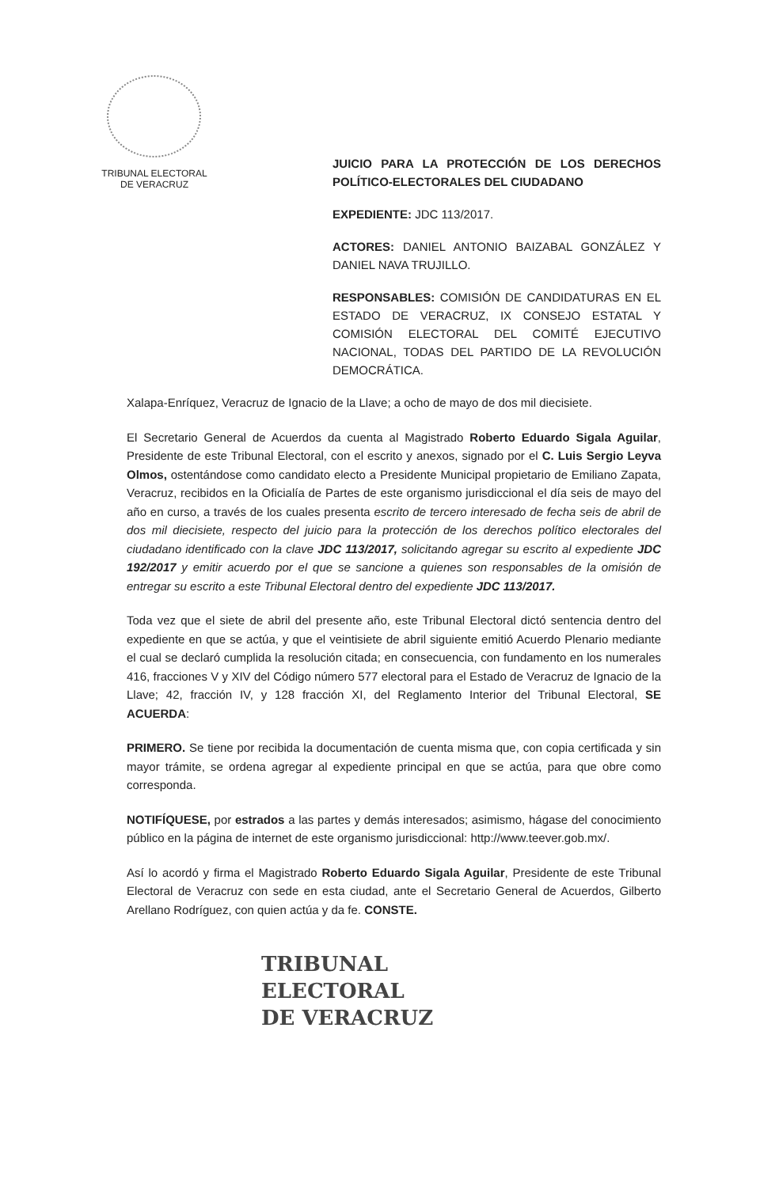TRIBUNAL ELECTORAL
DE VERACRUZ
JUICIO PARA LA PROTECCIÓN DE LOS DERECHOS POLÍTICO-ELECTORALES DEL CIUDADANO
EXPEDIENTE: JDC 113/2017.
ACTORES: DANIEL ANTONIO BAIZABAL GONZÁLEZ Y DANIEL NAVA TRUJILLO.
RESPONSABLES: COMISIÓN DE CANDIDATURAS EN EL ESTADO DE VERACRUZ, IX CONSEJO ESTATAL Y COMISIÓN ELECTORAL DEL COMITÉ EJECUTIVO NACIONAL, TODAS DEL PARTIDO DE LA REVOLUCIÓN DEMOCRÁTICA.
Xalapa-Enríquez, Veracruz de Ignacio de la Llave; a ocho de mayo de dos mil diecisiete.
El Secretario General de Acuerdos da cuenta al Magistrado Roberto Eduardo Sigala Aguilar, Presidente de este Tribunal Electoral, con el escrito y anexos, signado por el C. Luis Sergio Leyva Olmos, ostentándose como candidato electo a Presidente Municipal propietario de Emiliano Zapata, Veracruz, recibidos en la Oficialía de Partes de este organismo jurisdiccional el día seis de mayo del año en curso, a través de los cuales presenta escrito de tercero interesado de fecha seis de abril de dos mil diecisiete, respecto del juicio para la protección de los derechos político electorales del ciudadano identificado con la clave JDC 113/2017, solicitando agregar su escrito al expediente JDC 192/2017 y emitir acuerdo por el que se sancione a quienes son responsables de la omisión de entregar su escrito a este Tribunal Electoral dentro del expediente JDC 113/2017.
Toda vez que el siete de abril del presente año, este Tribunal Electoral dictó sentencia dentro del expediente en que se actúa, y que el veintisiete de abril siguiente emitió Acuerdo Plenario mediante el cual se declaró cumplida la resolución citada; en consecuencia, con fundamento en los numerales 416, fracciones V y XIV del Código número 577 electoral para el Estado de Veracruz de Ignacio de la Llave; 42, fracción IV, y 128 fracción XI, del Reglamento Interior del Tribunal Electoral, SE ACUERDA:
PRIMERO. Se tiene por recibida la documentación de cuenta misma que, con copia certificada y sin mayor trámite, se ordena agregar al expediente principal en que se actúa, para que obre como corresponda.
NOTIFÍQUESE, por estrados a las partes y demás interesados; asimismo, hágase del conocimiento público en la página de internet de este organismo jurisdiccional: http://www.teever.gob.mx/.
Así lo acordó y firma el Magistrado Roberto Eduardo Sigala Aguilar, Presidente de este Tribunal Electoral de Veracruz con sede en esta ciudad, ante el Secretario General de Acuerdos, Gilberto Arellano Rodríguez, con quien actúa y da fe. CONSTE.
TRIBUNAL
ELECTORAL
DE VERACRUZ